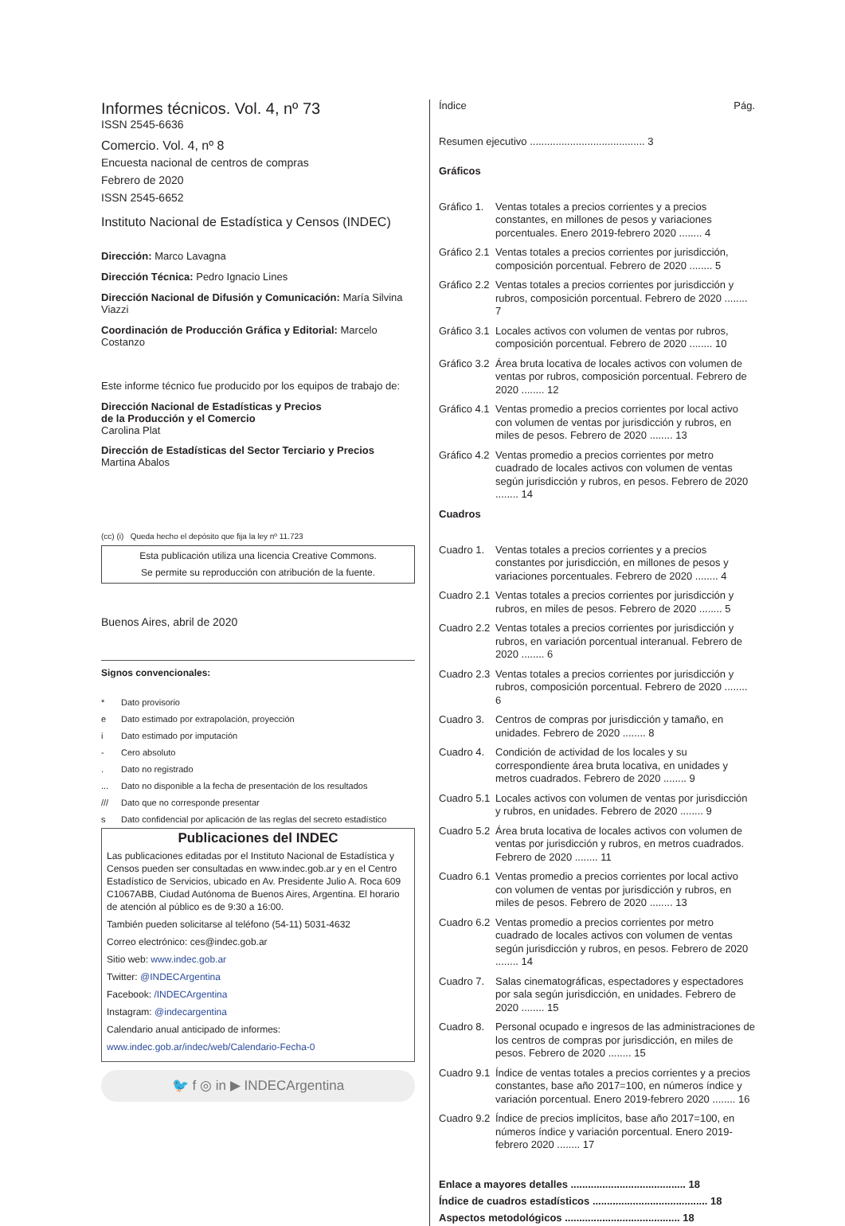Informes técnicos. Vol. 4, nº 73
ISSN 2545-6636
Comercio. Vol. 4, nº 8
Encuesta nacional de centros de compras
Febrero de 2020
ISSN 2545-6652
Instituto Nacional de Estadística y Censos (INDEC)
Dirección: Marco Lavagna
Dirección Técnica: Pedro Ignacio Lines
Dirección Nacional de Difusión y Comunicación: María Silvina Viazzi
Coordinación de Producción Gráfica y Editorial: Marcelo Costanzo
Este informe técnico fue producido por los equipos de trabajo de:
Dirección Nacional de Estadísticas y Precios
de la Producción y el Comercio
Carolina Plat
Dirección de Estadísticas del Sector Terciario y Precios
Martina Abalos
(cc) (i) Queda hecho el depósito que fija la ley nº 11.723
Esta publicación utiliza una licencia Creative Commons.
Se permite su reproducción con atribución de la fuente.
Buenos Aires, abril de 2020
Signos convencionales:
* Dato provisorio
e Dato estimado por extrapolación, proyección
i Dato estimado por imputación
- Cero absoluto
. Dato no registrado
... Dato no disponible a la fecha de presentación de los resultados
/// Dato que no corresponde presentar
s Dato confidencial por aplicación de las reglas del secreto estadístico
Publicaciones del INDEC
Las publicaciones editadas por el Instituto Nacional de Estadística y Censos pueden ser consultadas en www.indec.gob.ar y en el Centro Estadístico de Servicios, ubicado en Av. Presidente Julio A. Roca 609 C1067ABB, Ciudad Autónoma de Buenos Aires, Argentina. El horario de atención al público es de 9:30 a 16:00.
También pueden solicitarse al teléfono (54-11) 5031-4632
Correo electrónico: ces@indec.gob.ar
Sitio web: www.indec.gob.ar
Twitter: @INDECArgentina
Facebook: /INDECArgentina
Instagram: @indecargentina
Calendario anual anticipado de informes:
www.indec.gob.ar/indec/web/Calendario-Fecha-0
🐦 f ◎ in ▶ INDECArgentina
Índice Pág.
Resumen ejecutivo ........................................ 3
Gráficos
Gráfico 1. Ventas totales a precios corrientes y a precios constantes, en millones de pesos y variaciones porcentuales. Enero 2019-febrero 2020 ........ 4
Gráfico 2.1 Ventas totales a precios corrientes por jurisdicción, composición porcentual. Febrero de 2020 ........ 5
Gráfico 2.2 Ventas totales a precios corrientes por jurisdicción y rubros, composición porcentual. Febrero de 2020 ........ 7
Gráfico 3.1 Locales activos con volumen de ventas por rubros, composición porcentual. Febrero de 2020 ........ 10
Gráfico 3.2 Área bruta locativa de locales activos con volumen de ventas por rubros, composición porcentual. Febrero de 2020 ........ 12
Gráfico 4.1 Ventas promedio a precios corrientes por local activo con volumen de ventas por jurisdicción y rubros, en miles de pesos. Febrero de 2020 ........ 13
Gráfico 4.2 Ventas promedio a precios corrientes por metro cuadrado de locales activos con volumen de ventas según jurisdicción y rubros, en pesos. Febrero de 2020 ........ 14
Cuadros
Cuadro 1. Ventas totales a precios corrientes y a precios constantes por jurisdicción, en millones de pesos y variaciones porcentuales. Febrero de 2020 ........ 4
Cuadro 2.1 Ventas totales a precios corrientes por jurisdicción y rubros, en miles de pesos. Febrero de 2020 ........ 5
Cuadro 2.2 Ventas totales a precios corrientes por jurisdicción y rubros, en variación porcentual interanual. Febrero de 2020 ........ 6
Cuadro 2.3 Ventas totales a precios corrientes por jurisdicción y rubros, composición porcentual. Febrero de 2020 ........ 6
Cuadro 3. Centros de compras por jurisdicción y tamaño, en unidades. Febrero de 2020 ........ 8
Cuadro 4. Condición de actividad de los locales y su correspondiente área bruta locativa, en unidades y metros cuadrados. Febrero de 2020 ........ 9
Cuadro 5.1 Locales activos con volumen de ventas por jurisdicción y rubros, en unidades. Febrero de 2020 ........ 9
Cuadro 5.2 Área bruta locativa de locales activos con volumen de ventas por jurisdicción y rubros, en metros cuadrados. Febrero de 2020 ........ 11
Cuadro 6.1 Ventas promedio a precios corrientes por local activo con volumen de ventas por jurisdicción y rubros, en miles de pesos. Febrero de 2020 ........ 13
Cuadro 6.2 Ventas promedio a precios corrientes por metro cuadrado de locales activos con volumen de ventas según jurisdicción y rubros, en pesos. Febrero de 2020 ........ 14
Cuadro 7. Salas cinematográficas, espectadores y espectadores por sala según jurisdicción, en unidades. Febrero de 2020 ........ 15
Cuadro 8. Personal ocupado e ingresos de las administraciones de los centros de compras por jurisdicción, en miles de pesos. Febrero de 2020 ........ 15
Cuadro 9.1 Índice de ventas totales a precios corrientes y a precios constantes, base año 2017=100, en números índice y variación porcentual. Enero 2019-febrero 2020 ........ 16
Cuadro 9.2 Índice de precios implícitos, base año 2017=100, en números índice y variación porcentual. Enero 2019-febrero 2020 ........ 17
Enlace a mayores detalles ........................................ 18
Índice de cuadros estadísticos ........................................ 18
Aspectos metodológicos ........................................ 18